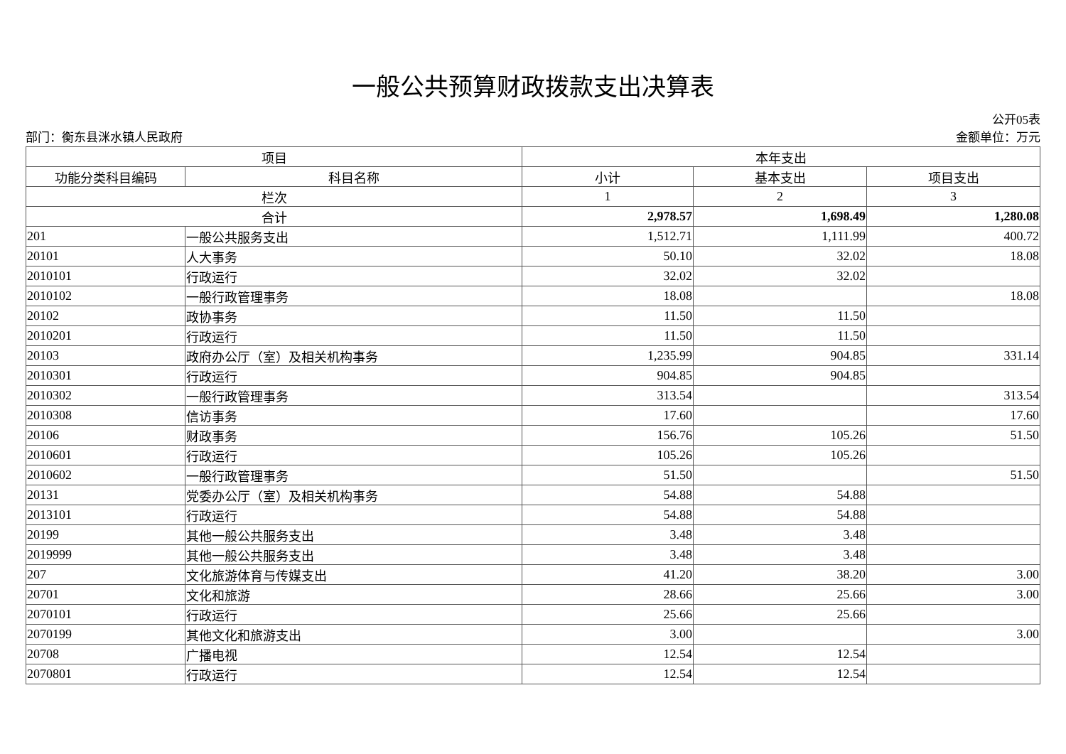一般公共预算财政拨款支出决算表
公开05表
部门：衡东县洣水镇人民政府 金额单位：万元
| 项目 | | 本年支出 | | |
| --- | --- | --- | --- | --- |
| 功能分类科目编码 | 科目名称 | 小计 | 基本支出 | 项目支出 |
| 栏次 | | 1 | 2 | 3 |
| 合计 | | 2,978.57 | 1,698.49 | 1,280.08 |
| 201 | 一般公共服务支出 | 1,512.71 | 1,111.99 | 400.72 |
| 20101 | 人大事务 | 50.10 | 32.02 | 18.08 |
| 2010101 | 行政运行 | 32.02 | 32.02 | |
| 2010102 | 一般行政管理事务 | 18.08 | | 18.08 |
| 20102 | 政协事务 | 11.50 | 11.50 | |
| 2010201 | 行政运行 | 11.50 | 11.50 | |
| 20103 | 政府办公厅（室）及相关机构事务 | 1,235.99 | 904.85 | 331.14 |
| 2010301 | 行政运行 | 904.85 | 904.85 | |
| 2010302 | 一般行政管理事务 | 313.54 | | 313.54 |
| 2010308 | 信访事务 | 17.60 | | 17.60 |
| 20106 | 财政事务 | 156.76 | 105.26 | 51.50 |
| 2010601 | 行政运行 | 105.26 | 105.26 | |
| 2010602 | 一般行政管理事务 | 51.50 | | 51.50 |
| 20131 | 党委办公厅（室）及相关机构事务 | 54.88 | 54.88 | |
| 2013101 | 行政运行 | 54.88 | 54.88 | |
| 20199 | 其他一般公共服务支出 | 3.48 | 3.48 | |
| 2019999 | 其他一般公共服务支出 | 3.48 | 3.48 | |
| 207 | 文化旅游体育与传媒支出 | 41.20 | 38.20 | 3.00 |
| 20701 | 文化和旅游 | 28.66 | 25.66 | 3.00 |
| 2070101 | 行政运行 | 25.66 | 25.66 | |
| 2070199 | 其他文化和旅游支出 | 3.00 | | 3.00 |
| 20708 | 广播电视 | 12.54 | 12.54 | |
| 2070801 | 行政运行 | 12.54 | 12.54 | |